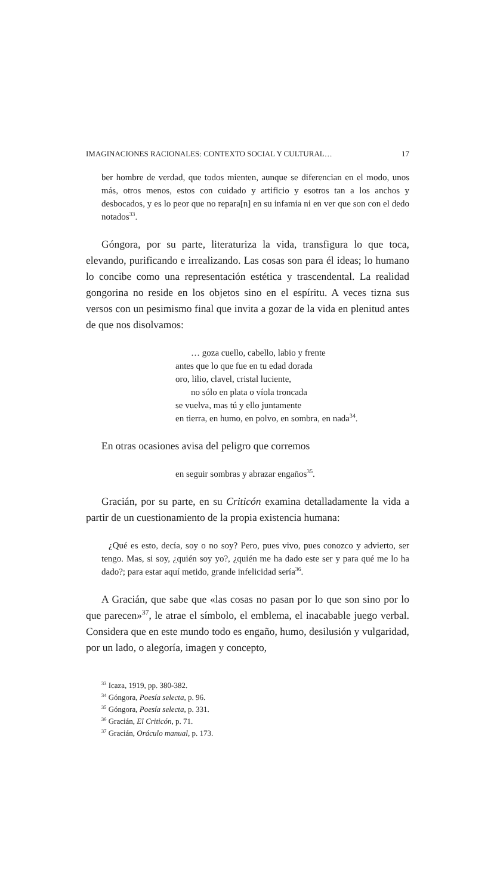IMAGINACIONES RACIONALES: CONTEXTO SOCIAL Y CULTURAL… 17
ber hombre de verdad, que todos mienten, aunque se diferencian en el modo, unos más, otros menos, estos con cuidado y artificio y esotros tan a los anchos y desbocados, y es lo peor que no repara[n] en su infamia ni en ver que son con el dedo notados<sup>33</sup>.
Góngora, por su parte, literaturiza la vida, transfigura lo que toca, elevando, purificando e irrealizando. Las cosas son para él ideas; lo humano lo concibe como una representación estética y trascendental. La realidad gongorina no reside en los objetos sino en el espíritu. A veces tizna sus versos con un pesimismo final que invita a gozar de la vida en plenitud antes de que nos disolvamos:
… goza cuello, cabello, labio y frente
antes que lo que fue en tu edad dorada
oro, lilio, clavel, cristal luciente,
no sólo en plata o víola troncada
se vuelva, mas tú y ello juntamente
en tierra, en humo, en polvo, en sombra, en nada<sup>34</sup>.
En otras ocasiones avisa del peligro que corremos
en seguir sombras y abrazar engaños<sup>35</sup>.
Gracián, por su parte, en su Criticón examina detalladamente la vida a partir de un cuestionamiento de la propia existencia humana:
¿Qué es esto, decía, soy o no soy? Pero, pues vivo, pues conozco y advierto, ser tengo. Mas, si soy, ¿quién soy yo?, ¿quién me ha dado este ser y para qué me lo ha dado?; para estar aquí metido, grande infelicidad sería<sup>36</sup>.
A Gracián, que sabe que «las cosas no pasan por lo que son sino por lo que parecen»<sup>37</sup>, le atrae el símbolo, el emblema, el inacabable juego verbal. Considera que en este mundo todo es engaño, humo, desilusión y vulgaridad, por un lado, o alegoría, imagen y concepto,
<sup>33</sup> Icaza, 1919, pp. 380-382.
<sup>34</sup> Góngora, Poesía selecta, p. 96.
<sup>35</sup> Góngora, Poesía selecta, p. 331.
<sup>36</sup> Gracián, El Criticón, p. 71.
<sup>37</sup> Gracián, Oráculo manual, p. 173.